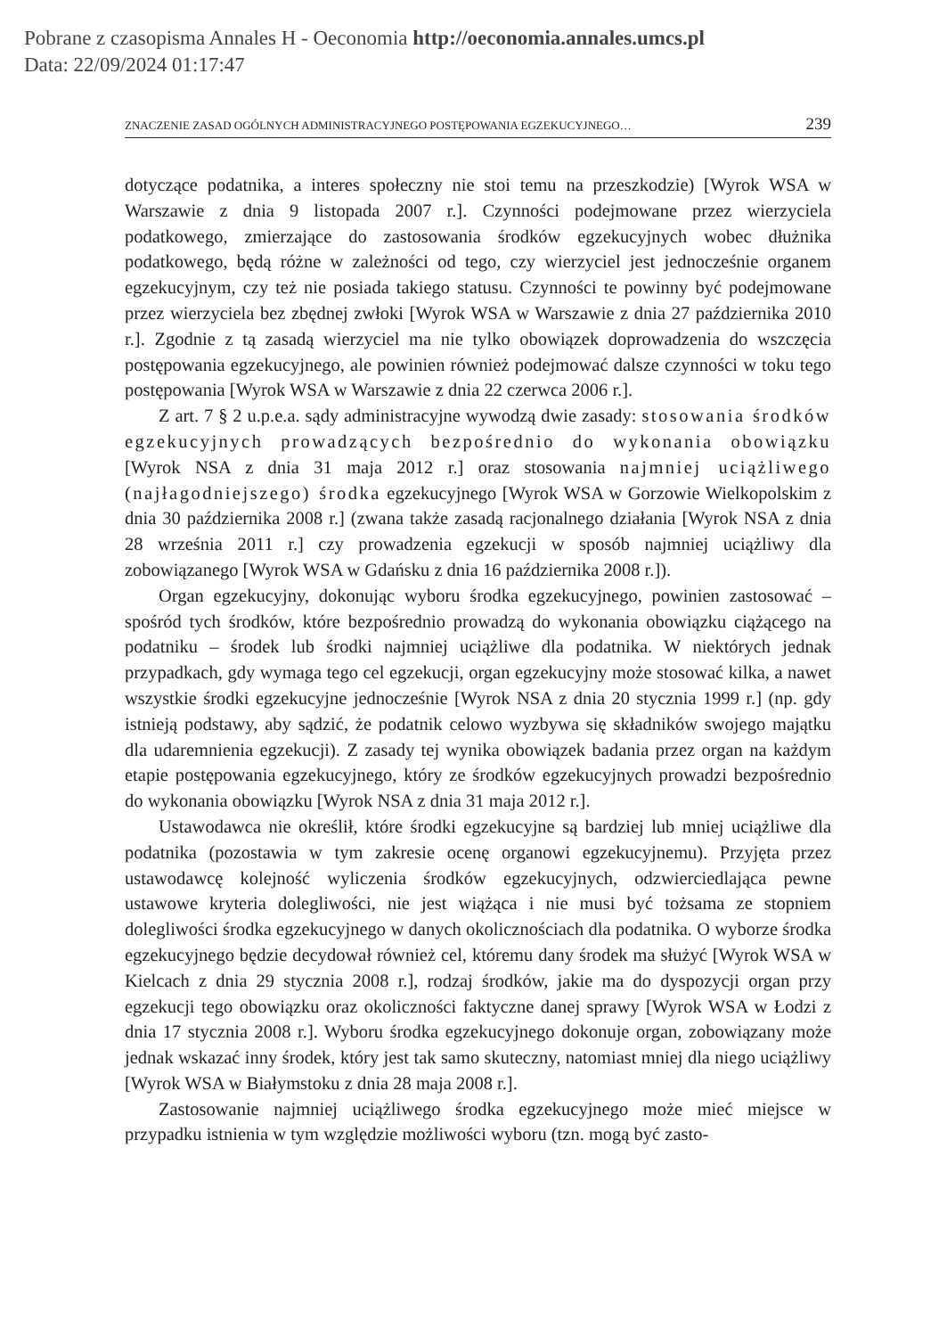Pobrane z czasopisma Annales H - Oeconomia http://oeconomia.annales.umcs.pl
Data: 22/09/2024 01:17:47
ZNACZENIE ZASAD OGÓLNYCH ADMINISTRACYJNEGO POSTĘPOWANIA EGZEKUCYJNEGO… 239
dotyczące podatnika, a interes społeczny nie stoi temu na przeszkodzie) [Wyrok WSA w Warszawie z dnia 9 listopada 2007 r.]. Czynności podejmowane przez wierzyciela podatkowego, zmierzające do zastosowania środków egzekucyjnych wobec dłużnika podatkowego, będą różne w zależności od tego, czy wierzyciel jest jednocześnie organem egzekucyjnym, czy też nie posiada takiego statusu. Czynności te powinny być podejmowane przez wierzyciela bez zbędnej zwłoki [Wyrok WSA w Warszawie z dnia 27 października 2010 r.]. Zgodnie z tą zasadą wierzyciel ma nie tylko obowiązek doprowadzenia do wszczęcia postępowania egzekucyjnego, ale powinien również podejmować dalsze czynności w toku tego postępowania [Wyrok WSA w Warszawie z dnia 22 czerwca 2006 r.].
Z art. 7 § 2 u.p.e.a. sądy administracyjne wywodzą dwie zasady: stosowania środków egzekucyjnych prowadzących bezpośrednio do wykonania obowiązku [Wyrok NSA z dnia 31 maja 2012 r.] oraz stosowania najmniej uciążliwego (najłagodniejszego) środka egzekucyjnego [Wyrok WSA w Gorzowie Wielkopolskim z dnia 30 października 2008 r.] (zwana także zasadą racjonalnego działania [Wyrok NSA z dnia 28 września 2011 r.] czy prowadzenia egzekucji w sposób najmniej uciążliwy dla zobowiązanego [Wyrok WSA w Gdańsku z dnia 16 października 2008 r.]).
Organ egzekucyjny, dokonując wyboru środka egzekucyjnego, powinien zastosować – spośród tych środków, które bezpośrednio prowadzą do wykonania obowiązku ciążącego na podatniku – środek lub środki najmniej uciążliwe dla podatnika. W niektórych jednak przypadkach, gdy wymaga tego cel egzekucji, organ egzekucyjny może stosować kilka, a nawet wszystkie środki egzekucyjne jednocześnie [Wyrok NSA z dnia 20 stycznia 1999 r.] (np. gdy istnieją podstawy, aby sądzić, że podatnik celowo wyzbywa się składników swojego majątku dla udaremnienia egzekucji). Z zasady tej wynika obowiązek badania przez organ na każdym etapie postępowania egzekucyjnego, który ze środków egzekucyjnych prowadzi bezpośrednio do wykonania obowiązku [Wyrok NSA z dnia 31 maja 2012 r.].
Ustawodawca nie określił, które środki egzekucyjne są bardziej lub mniej uciążliwe dla podatnika (pozostawia w tym zakresie ocenę organowi egzekucyjnemu). Przyjęta przez ustawodawcę kolejność wyliczenia środków egzekucyjnych, odzwierciedlająca pewne ustawowe kryteria dolegliwości, nie jest wiążąca i nie musi być tożsama ze stopniem dolegliwości środka egzekucyjnego w danych okolicznościach dla podatnika. O wyborze środka egzekucyjnego będzie decydował również cel, któremu dany środek ma służyć [Wyrok WSA w Kielcach z dnia 29 stycznia 2008 r.], rodzaj środków, jakie ma do dyspozycji organ przy egzekucji tego obowiązku oraz okoliczności faktyczne danej sprawy [Wyrok WSA w Łodzi z dnia 17 stycznia 2008 r.]. Wyboru środka egzekucyjnego dokonuje organ, zobowiązany może jednak wskazać inny środek, który jest tak samo skuteczny, natomiast mniej dla niego uciążliwy [Wyrok WSA w Białymstoku z dnia 28 maja 2008 r.].
Zastosowanie najmniej uciążliwego środka egzekucyjnego może mieć miejsce w przypadku istnienia w tym względzie możliwości wyboru (tzn. mogą być zasto-